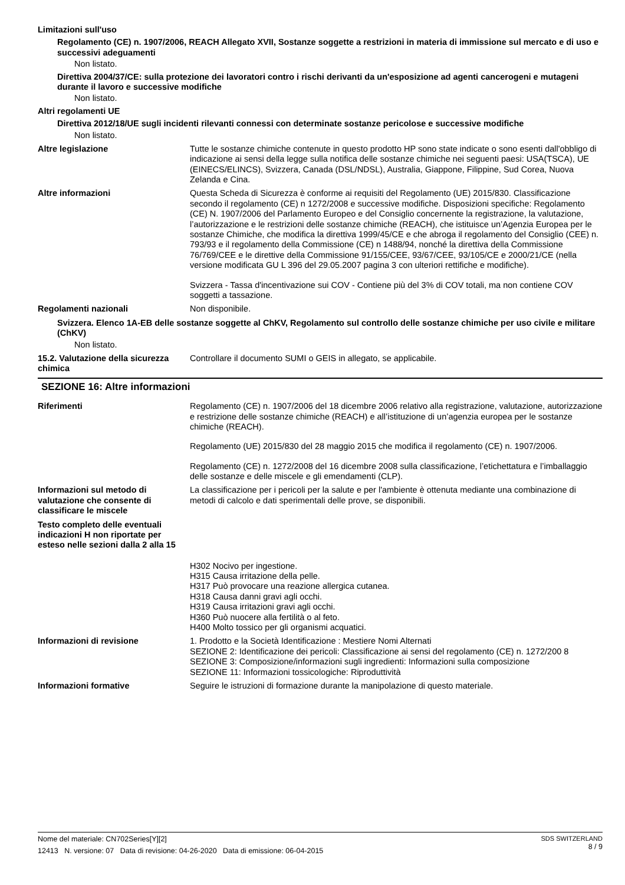Limitazioni sull'uso
Regolamento (CE) n. 1907/2006, REACH Allegato XVII, Sostanze soggette a restrizioni in materia di immissione sul mercato e di uso e successivi adeguamenti
Non listato.
Direttiva 2004/37/CE: sulla protezione dei lavoratori contro i rischi derivanti da un'esposizione ad agenti cancerogeni e mutageni durante il lavoro e successive modifiche
Non listato.
Altri regolamenti UE
Direttiva 2012/18/UE sugli incidenti rilevanti connessi con determinate sostanze pericolose e successive modifiche
Non listato.
Altre legislazione Tutte le sostanze chimiche contenute in questo prodotto HP sono state indicate o sono esenti dall'obbligo di indicazione ai sensi della legge sulla notifica delle sostanze chimiche nei seguenti paesi: USA(TSCA), UE (EINECS/ELINCS), Svizzera, Canada (DSL/NDSL), Australia, Giappone, Filippine, Sud Corea, Nuova Zelanda e Cina.
Altre informazioni Questa Scheda di Sicurezza è conforme ai requisiti del Regolamento (UE) 2015/830. Classificazione secondo il regolamento (CE) n 1272/2008 e successive modifiche. Disposizioni specifiche: Regolamento (CE) N. 1907/2006 del Parlamento Europeo e del Consiglio concernente la registrazione, la valutazione, l’autorizzazione e le restrizioni delle sostanze chimiche (REACH), che istituisce un’Agenzia Europea per le sostanze Chimiche, che modifica la direttiva 1999/45/CE e che abroga il regolamento del Consiglio (CEE) n. 793/93 e il regolamento della Commissione (CE) n 1488/94, nonché la direttiva della Commissione 76/769/CEE e le direttive della Commissione 91/155/CEE, 93/67/CEE, 93/105/CE e 2000/21/CE (nella versione modificata GU L 396 del 29.05.2007 pagina 3 con ulteriori rettifiche e modifiche).
Svizzera - Tassa d'incentivazione sui COV - Contiene più del 3% di COV totali, ma non contiene COV soggetti a tassazione.
Regolamenti nazionali Non disponibile.
Svizzera. Elenco 1A-EB delle sostanze soggette al ChKV, Regolamento sul controllo delle sostanze chimiche per uso civile e militare (ChKV)
Non listato.
15.2. Valutazione della sicurezza chimica
Controllare il documento SUMI o GEIS in allegato, se applicabile.
SEZIONE 16: Altre informazioni
Riferimenti Regolamento (CE) n. 1907/2006 del 18 dicembre 2006 relativo alla registrazione, valutazione, autorizzazione e restrizione delle sostanze chimiche (REACH) e all’istituzione di un’agenzia europea per le sostanze chimiche (REACH).
Regolamento (UE) 2015/830 del 28 maggio 2015 che modifica il regolamento (CE) n. 1907/2006.
Regolamento (CE) n. 1272/2008 del 16 dicembre 2008 sulla classificazione, l’etichettatura e l’imballaggio delle sostanze e delle miscele e gli emendamenti (CLP).
Informazioni sul metodo di valutazione che consente di classificare le miscele
La classificazione per i pericoli per la salute e per l'ambiente è ottenuta mediante una combinazione di metodi di calcolo e dati sperimentali delle prove, se disponibili.
Testo completo delle eventuali indicazioni H non riportate per esteso nelle sezioni dalla 2 alla 15
H302 Nocivo per ingestione.
H315 Causa irritazione della pelle.
H317 Può provocare una reazione allergica cutanea.
H318 Causa danni gravi agli occhi.
H319 Causa irritazioni gravi agli occhi.
H360 Può nuocere alla fertilità o al feto.
H400 Molto tossico per gli organismi acquatici.
Informazioni di revisione 1. Prodotto e la Società Identificazione : Mestiere Nomi Alternati
SEZIONE 2: Identificazione dei pericoli: Classificazione ai sensi del regolamento (CE) n. 1272/200 8 SEZIONE 3: Composizione/informazioni sugli ingredienti: Informazioni sulla composizione
SEZIONE 11: Informazioni tossicologiche: Riproduttività
Informazioni formative Seguire le istruzioni di formazione durante la manipolazione di questo materiale.
Nome del materiale: CN702Series[Y][2]
12413 N. versione: 07 Data di revisione: 04-26-2020 Data di emissione: 06-04-2015
SDS SWITZERLAND
8 / 9